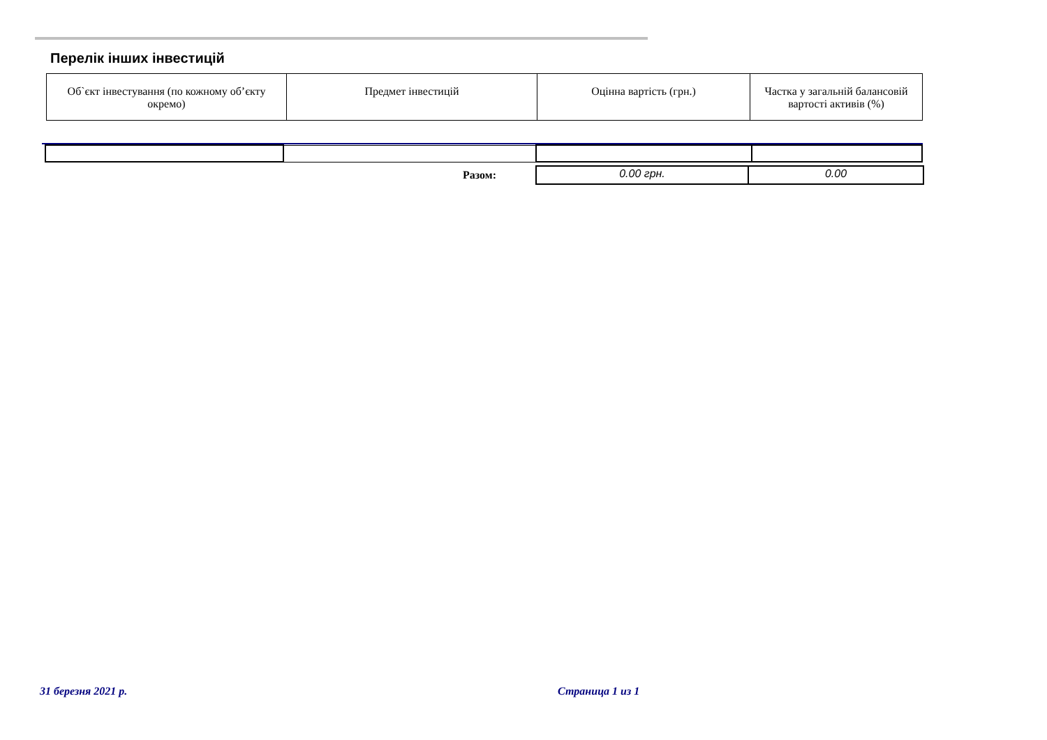Перелік інших інвестицій
| Об`єкт інвестування (по кожному об’єкту окремо) | Предмет інвестицій | Оцінна вартість (грн.) | Частка у загальній балансовій вартості активів (%) |
| Разом: | 0.00 грн. | 0.00 |
31 березня 2021 р. Страница 1 из 1